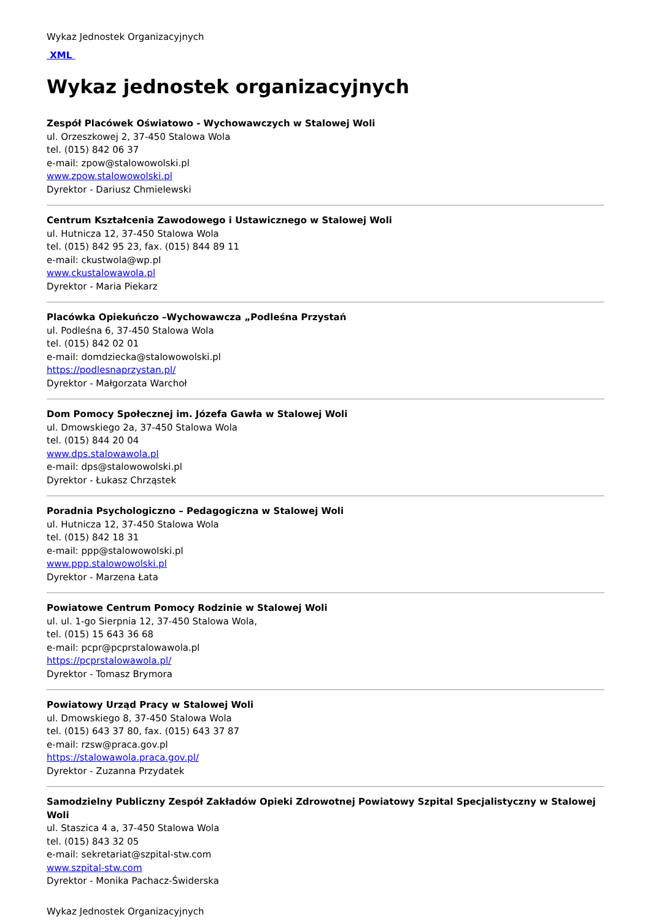Wykaz Jednostek Organizacyjnych
XML
Wykaz jednostek organizacyjnych
Zespół Placówek Oświatowo - Wychowawczych w Stalowej Woli
ul. Orzeszkowej 2, 37-450 Stalowa Wola
tel. (015) 842 06 37
e-mail: zpow@stalowowolski.pl
www.zpow.stalowowolski.pl
Dyrektor - Dariusz Chmielewski
Centrum Kształcenia Zawodowego i Ustawicznego w Stalowej Woli
ul. Hutnicza 12, 37-450 Stalowa Wola
tel. (015) 842 95 23, fax. (015) 844 89 11
e-mail: ckustwola@wp.pl
www.ckustalowawola.pl
Dyrektor - Maria Piekarz
Placówka Opiekuńczo –Wychowawcza „Podleśna Przystań
ul. Podleśna 6, 37-450 Stalowa Wola
tel. (015) 842 02 01
e-mail: domdziecka@stalowowolski.pl
https://podlesnaprzystan.pl/
Dyrektor - Małgorzata Warchoł
Dom Pomocy Społecznej im. Józefa Gawła w Stalowej Woli
ul. Dmowskiego 2a, 37-450 Stalowa Wola
tel. (015) 844 20 04
www.dps.stalowawola.pl
e-mail: dps@stalowowolski.pl
Dyrektor - Łukasz Chrząstek
Poradnia Psychologiczno – Pedagogiczna w Stalowej Woli
ul. Hutnicza 12, 37-450 Stalowa Wola
tel. (015) 842 18 31
e-mail: ppp@stalowowolski.pl
www.ppp.stalowowolski.pl
Dyrektor - Marzena Łata
Powiatowe Centrum Pomocy Rodzinie w Stalowej Woli
ul. ul. 1-go Sierpnia 12, 37-450 Stalowa Wola,
tel. (015) 15 643 36 68
e-mail: pcpr@pcprstalowawola.pl
https://pcprstalowawola.pl/
Dyrektor - Tomasz Brymora
Powiatowy Urząd Pracy w Stalowej Woli
ul. Dmowskiego 8, 37-450 Stalowa Wola
tel. (015) 643 37 80, fax. (015) 643 37 87
e-mail: rzsw@praca.gov.pl
https://stalowawola.praca.gov.pl/
Dyrektor - Zuzanna Przydatek
Samodzielny Publiczny Zespół Zakładów Opieki Zdrowotnej Powiatowy Szpital Specjalistyczny w Stalowej Woli
ul. Staszica 4 a, 37-450 Stalowa Wola
tel. (015) 843 32 05
e-mail: sekretariat@szpital-stw.com
www.szpital-stw.com
Dyrektor - Monika Pachacz-Świderska
Wykaz Jednostek Organizacyjnych